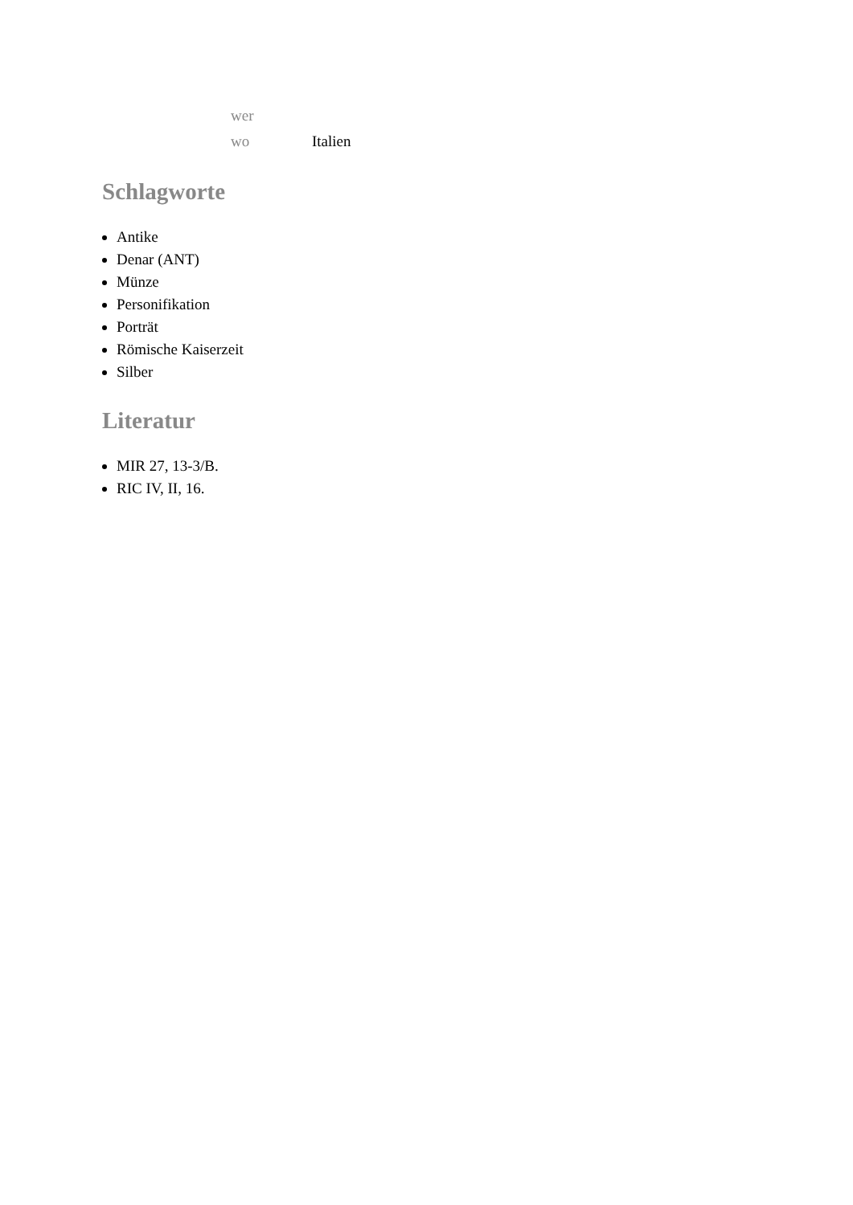| wer | |
| wo | Italien |
Schlagworte
Antike
Denar (ANT)
Münze
Personifikation
Porträt
Römische Kaiserzeit
Silber
Literatur
MIR 27, 13-3/B.
RIC IV, II, 16.